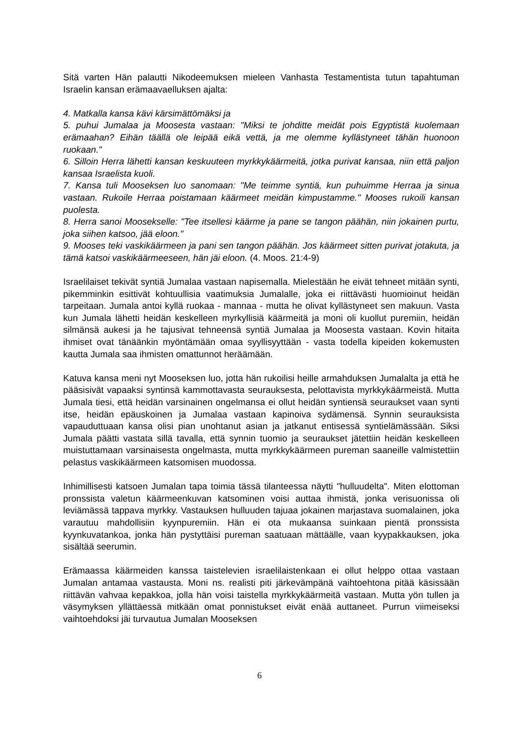Sitä varten Hän palautti Nikodeemuksen mieleen Vanhasta Testamentista tutun tapahtuman Israelin kansan erämaavaelluksen ajalta:
4. Matkalla kansa kävi kärsimättömäksi ja
5. puhui Jumalaa ja Moosesta vastaan: "Miksi te johditte meidät pois Egyptistä kuolemaan erämaahan? Eihän täällä ole leipää eikä vettä, ja me olemme kyllästyneet tähän huonoon ruokaan."
6. Silloin Herra lähetti kansan keskuuteen myrkkykäärmeitä, jotka purivat kansaa, niin että paljon kansaa Israelista kuoli.
7. Kansa tuli Mooseksen luo sanomaan: "Me teimme syntiä, kun puhuimme Herraa ja sinua vastaan. Rukoile Herraa poistamaan käärmeet meidän kimpustamme." Mooses rukoili kansan puolesta.
8. Herra sanoi Moosekselle: "Tee itsellesi käärme ja pane se tangon päähän, niin jokainen purtu, joka siihen katsoo, jää eloon."
9. Mooses teki vaskikäärmeen ja pani sen tangon päähän. Jos käärmeet sitten purivat jotakuta, ja tämä katsoi vaskikäärmeeseen, hän jäi eloon. (4. Moos. 21:4-9)
Israelilaiset tekivät syntiä Jumalaa vastaan napisemalla. Mielestään he eivät tehneet mitään synti, pikemminkin esittivät kohtuullisia vaatimuksia Jumalalle, joka ei riittävästi huomioinut heidän tarpeitaan. Jumala antoi kyllä ruokaa - mannaa - mutta he olivat kyllästyneet sen makuun. Vasta kun Jumala lähetti heidän keskelleen myrkyllisiä käärmeitä ja moni oli kuollut puremiin, heidän silmänsä aukesi ja he tajusivat tehneensä syntiä Jumalaa ja Moosesta vastaan. Kovin hitaita ihmiset ovat tänäänkin myöntämään omaa syyllisyyttään - vasta todella kipeiden kokemusten kautta Jumala saa ihmisten omattunnot heräämään.
Katuva kansa meni nyt Mooseksen luo, jotta hän rukoilisi heille armahduksen Jumalalta ja että he pääsisivät vapaaksi syntinsä kammottavasta seurauksesta, pelottavista myrkkykäärmeistä. Mutta Jumala tiesi, että heidän varsinainen ongelmansa ei ollut heidän syntiensä seuraukset vaan synti itse, heidän epäuskoinen ja Jumalaa vastaan kapinoiva sydämensä. Synnin seurauksista vapauduttuaan kansa olisi pian unohtanut asian ja jatkanut entisessä syntielämässään. Siksi Jumala päätti vastata sillä tavalla, että synnin tuomio ja seuraukset jätettiin heidän keskelleen muistuttamaan varsinaisesta ongelmasta, mutta myrkkykäärmeen pureman saaneille valmistettiin pelastus vaskikäärmeen katsomisen muodossa.
Inhimillisesti katsoen Jumalan tapa toimia tässä tilanteessa näytti "hulluudelta". Miten elottoman pronssista valetun käärmeenkuvan katsominen voisi auttaa ihmistä, jonka verisuonissa oli leviämässä tappava myrkky. Vastauksen hulluuden tajuaa jokainen marjastava suomalainen, joka varautuu mahdollisiin kyynpuremiin. Hän ei ota mukaansa suinkaan pientä pronssista kyynkuvatankoa, jonka hän pystyttäisi pureman saatuaan mättäälle, vaan kyypakkauksen, joka sisältää seerumin.
Erämaassa käärmeiden kanssa taistelevien israelilaistenkaan ei ollut helppo ottaa vastaan Jumalan antamaa vastausta. Moni ns. realisti piti järkevämpänä vaihtoehtona pitää käsissään riittävän vahvaa kepakkoa, jolla hän voisi taistella myrkkykäärmeitä vastaan. Mutta yön tullen ja väsymyksen yllättäessä mitkään omat ponnistukset eivät enää auttaneet. Purrun viimeiseksi vaihtoehdoksi jäi turvautua Jumalan Mooseksen
6